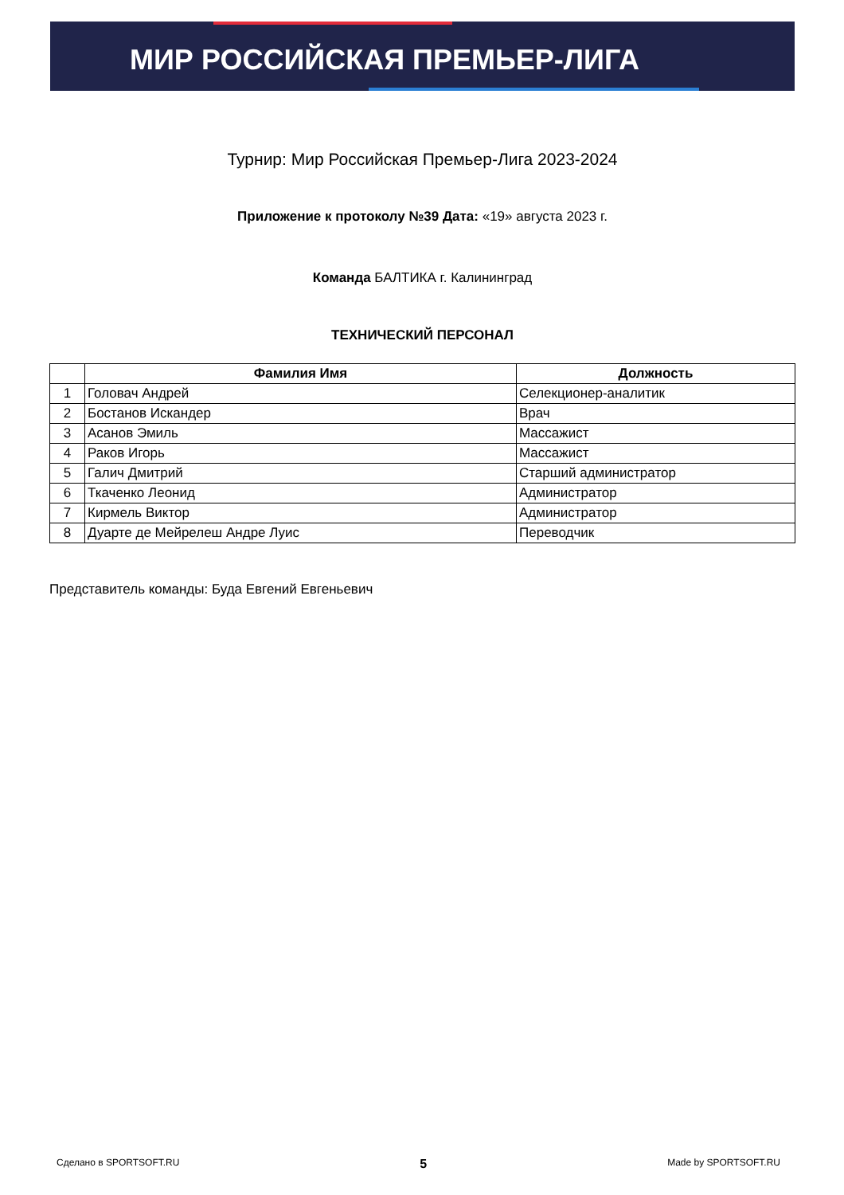МИР РОССИЙСКАЯ ПРЕМЬЕР-ЛИГА
Турнир: Мир Российская Премьер-Лига 2023-2024
Приложение к протоколу №39 Дата: «19» августа 2023 г.
Команда БАЛТИКА г. Калининград
ТЕХНИЧЕСКИЙ ПЕРСОНАЛ
| | Фамилия Имя | Должность |
| --- | --- | --- |
| 1 | Головач Андрей | Селекционер-аналитик |
| 2 | Бостанов Искандер | Врач |
| 3 | Асанов Эмиль | Массажист |
| 4 | Раков Игорь | Массажист |
| 5 | Галич Дмитрий | Старший администратор |
| 6 | Ткаченко Леонид | Администратор |
| 7 | Кирмель Виктор | Администратор |
| 8 | Дуарте де Мейрелеш Андре Луис | Переводчик |
Представитель команды: Буда Евгений Евгеньевич
Сделано в SPORTSOFT.RU 5 Made by SPORTSOFT.RU